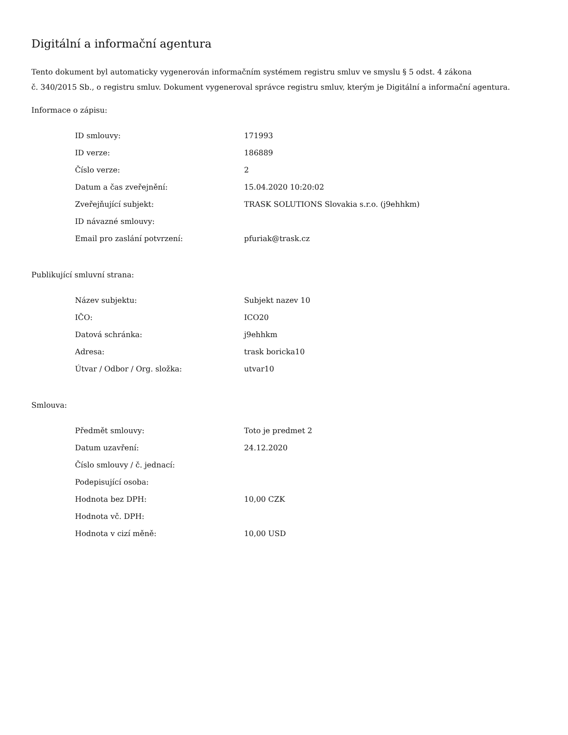Digitální a informační agentura
Tento dokument byl automaticky vygenerován informačním systémem registru smluv ve smyslu § 5 odst. 4 zákona
č. 340/2015 Sb., o registru smluv. Dokument vygeneroval správce registru smluv, kterým je Digitální a informační agentura.
Informace o zápisu:
| ID smlouvy: | 171993 |
| ID verze: | 186889 |
| Číslo verze: | 2 |
| Datum a čas zveřejnění: | 15.04.2020 10:20:02 |
| Zveřejňující subjekt: | TRASK SOLUTIONS Slovakia s.r.o. (j9ehhkm) |
| ID návazné smlouvy: | |
| Email pro zaslání potvrzení: | pfuriak@trask.cz |
Publikující smluvní strana:
| Název subjektu: | Subjekt nazev 10 |
| IČO: | ICO20 |
| Datová schránka: | j9ehhkm |
| Adresa: | trask boricka10 |
| Útvar / Odbor / Org. složka: | utvar10 |
Smlouva:
| Předmět smlouvy: | Toto je predmet 2 |
| Datum uzavření: | 24.12.2020 |
| Číslo smlouvy / č. jednací: | |
| Podepisující osoba: | |
| Hodnota bez DPH: | 10,00 CZK |
| Hodnota vč. DPH: | |
| Hodnota v cizí měně: | 10,00 USD |